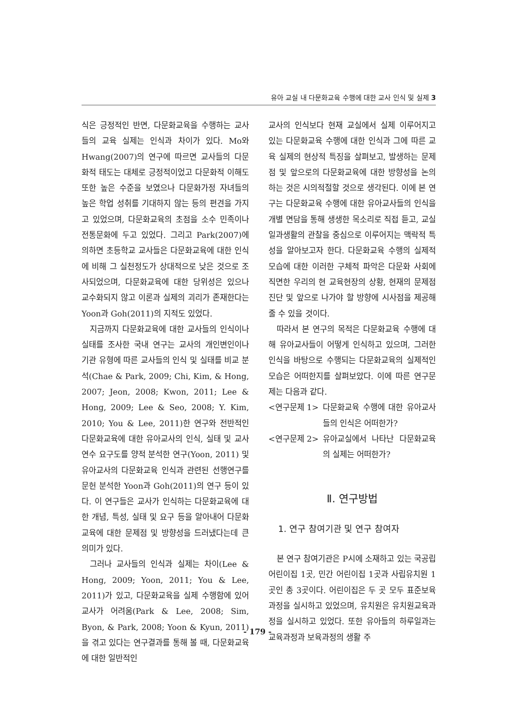유아 교실 내 다문화교육 수행에 대한 교사 인식 및 실제 3
식은 긍정적인 반면, 다문화교육을 수행하는 교사들의 교육 실제는 인식과 차이가 있다. Mo와 Hwang(2007)의 연구에 따르면 교사들의 다문화적 태도는 대체로 긍정적이었고 다문화적 이해도 또한 높은 수준을 보였으나 다문화가정 자녀들의 높은 학업 성취를 기대하지 않는 등의 편견을 가지고 있었으며, 다문화교육의 초점을 소수 민족이나 전통문화에 두고 있었다. 그리고 Park(2007)에 의하면 초등학교 교사들은 다문화교육에 대한 인식에 비해 그 실천정도가 상대적으로 낮은 것으로 조사되었으며, 다문화교육에 대한 당위성은 있으나 교수화되지 않고 이론과 실제의 괴리가 존재한다는 Yoon과 Goh(2011)의 지적도 있었다.
지금까지 다문화교육에 대한 교사들의 인식이나 실태를 조사한 국내 연구는 교사의 개인변인이나 기관 유형에 따른 교사들의 인식 및 실태를 비교 분석(Chae & Park, 2009; Chi, Kim, & Hong, 2007; Jeon, 2008; Kwon, 2011; Lee & Hong, 2009; Lee & Seo, 2008; Y. Kim, 2010; You & Lee, 2011)한 연구와 전반적인 다문화교육에 대한 유아교사의 인식, 실태 및 교사연수 요구도를 양적 분석한 연구(Yoon, 2011) 및 유아교사의 다문화교육 인식과 관련된 선행연구를 문헌 분석한 Yoon과 Goh(2011)의 연구 등이 있다. 이 연구들은 교사가 인식하는 다문화교육에 대한 개념, 특성, 실태 및 요구 등을 알아내어 다문화교육에 대한 문제점 및 방향성을 드러냈다는데 큰 의미가 있다.
그러나 교사들의 인식과 실제는 차이(Lee & Hong, 2009; Yoon, 2011; You & Lee, 2011)가 있고, 다문화교육을 실제 수행함에 있어 교사가 어려움(Park & Lee, 2008; Sim, Byon, & Park, 2008; Yoon & Kyun, 2011)을 겪고 있다는 연구결과를 통해 볼 때, 다문화교육에 대한 일반적인
교사의 인식보다 현재 교실에서 실제 이루어지고 있는 다문화교육 수행에 대한 인식과 그에 따른 교육 실제의 현상적 특징을 살펴보고, 발생하는 문제점 및 앞으로의 다문화교육에 대한 방향성을 논의하는 것은 시의적절할 것으로 생각된다. 이에 본 연구는 다문화교육 수행에 대한 유아교사들의 인식을 개별 면담을 통해 생생한 목소리로 직접 듣고, 교실 일과생활의 관찰을 중심으로 이루어지는 맥락적 특성을 알아보고자 한다. 다문화교육 수행의 실제적 모습에 대한 이러한 구체적 파악은 다문화 사회에 직면한 우리의 현 교육현장의 상황, 현재의 문제점 진단 및 앞으로 나가야 할 방향에 시사점을 제공해줄 수 있을 것이다.
따라서 본 연구의 목적은 다문화교육 수행에 대해 유아교사들이 어떻게 인식하고 있으며, 그러한 인식을 바탕으로 수행되는 다문화교육의 실제적인 모습은 어떠한지를 살펴보았다. 이에 따른 연구문제는 다음과 같다.
<연구문제 1> 다문화교육 수행에 대한 유아교사들의 인식은 어떠한가?
<연구문제 2> 유아교실에서 나타난 다문화교육의 실제는 어떠한가?
Ⅱ. 연구방법
1. 연구 참여기관 및 연구 참여자
본 연구 참여기관은 P시에 소재하고 있는 국공립 어린이집 1곳, 민간 어린이집 1곳과 사립유치원 1곳인 총 3곳이다. 어린이집은 두 곳 모두 표준보육과정을 실시하고 있었으며, 유치원은 유치원교육과정을 실시하고 있었다. 또한 유아들의 하루일과는 교육과정과 보육과정의 생활 주
- 179 -